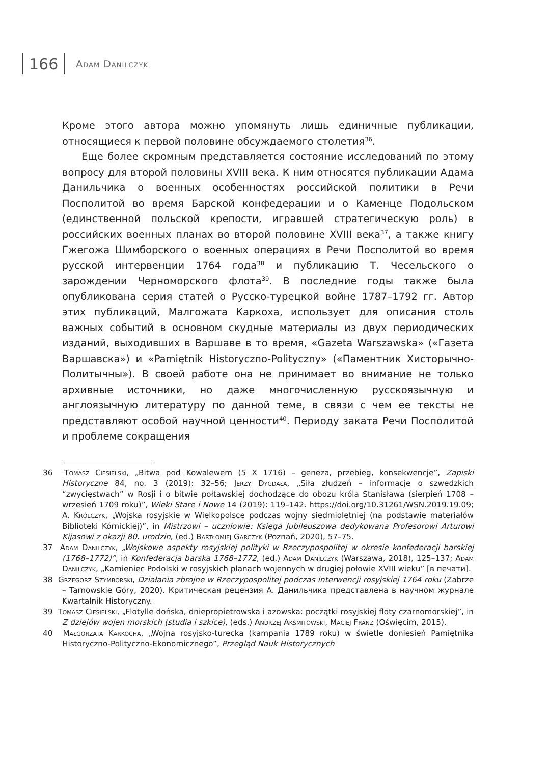166
Adam Danilczyk
Кроме этого автора можно упомянуть лишь единичные публикации, относящиеся к первой половине обсуждаемого столетия<sup>36</sup>.
Еще более скромным представляется состояние исследований по этому вопросу для второй половины XVIII века. К ним относятся публикации Адама Данильчика о военных особенностях российской политики в Речи Посполитой во время Барской конфедерации и о Каменце Подольском (единственной польской крепости, игравшей стратегическую роль) в российских военных планах во второй половине XVIII века<sup>37</sup>, а также книгу Гжегожа Шимборского о военных операциях в Речи Посполитой во время русской интервенции 1764 года<sup>38</sup> и публикацию Т. Чесельского о зарождении Черноморского флота<sup>39</sup>. В последние годы также была опубликована серия статей о Русско-турецкой войне 1787–1792 гг. Автор этих публикаций, Малгожата Каркоха, использует для описания столь важных событий в основном скудные материалы из двух периодических изданий, выходивших в Варшаве в то время, «Gazeta Warszawska» («Газета Варшавска») и «Pamiętnik Historyczno-Polityczny» («Паментник Хисторычно-Политычны»). В своей работе она не принимает во внимание не только архивные источники, но даже многочисленную русскоязычную и англоязычную литературу по данной теме, в связи с чем ее тексты не представляют особой научной ценности<sup>40</sup>. Периоду заката Речи Посполитой и проблеме сокращения
36 Tomasz Ciesielski, „Bitwa pod Kowalewem (5 X 1716) – geneza, przebieg, konsekwencje”, Zapiski Historyczne 84, no. 3 (2019): 32–56; Jerzy Dygdała, „Siła złudzeń – informacje o szwedzkich “zwycięstwach” w Rosji i o bitwie połtawskiej dochodzące do obozu króla Stanisława (sierpień 1708 – wrzesień 1709 roku)”, Wieki Stare i Nowe 14 (2019): 119–142. https://doi.org/10.31261/WSN.2019.19.09; A. Królczyk, „Wojska rosyjskie w Wielkopolsce podczas wojny siedmioletniej (na podstawie materiałów Biblioteki Kórnickiej)”, in Mistrzowi – uczniowie: Księga Jubileuszowa dedykowana Profesorowi Arturowi Kijasowi z okazji 80. urodzin, (ed.) Bartłomiej Garczyk (Poznań, 2020), 57–75.
37 Adam Danilczyk, „Wojskowe aspekty rosyjskiej polityki w Rzeczypospolitej w okresie konfederacji barskiej (1768–1772)”, in Konfederacja barska 1768–1772, (ed.) Adam Danilczyk (Warszawa, 2018), 125–137; Adam Danilczyk, „Kamieniec Podolski w rosyjskich planach wojennych w drugiej połowie XVIII wieku” [в печати].
38 Grzegorz Szymborski, Działania zbrojne w Rzeczypospolitej podczas interwencji rosyjskiej 1764 roku (Zabrze – Tarnowskie Góry, 2020). Критическая рецензия А. Данильчика представлена в научном журнале Kwartalnik Historyczny.
39 Tomasz Ciesielski, „Flotylle dońska, dniepropietrowska i azowska: początki rosyjskiej floty czarnomorskiej”, in Z dziejów wojen morskich (studia i szkice), (eds.) Andrzej Aksmitowski, Maciej Franz (Oświęcim, 2015).
40 Małgorzata Karkocha, „Wojna rosyjsko-turecka (kampania 1789 roku) w świetle doniesień Pamiętnika Historyczno-Polityczno-Ekonomicznego”, Przegląd Nauk Historycznych